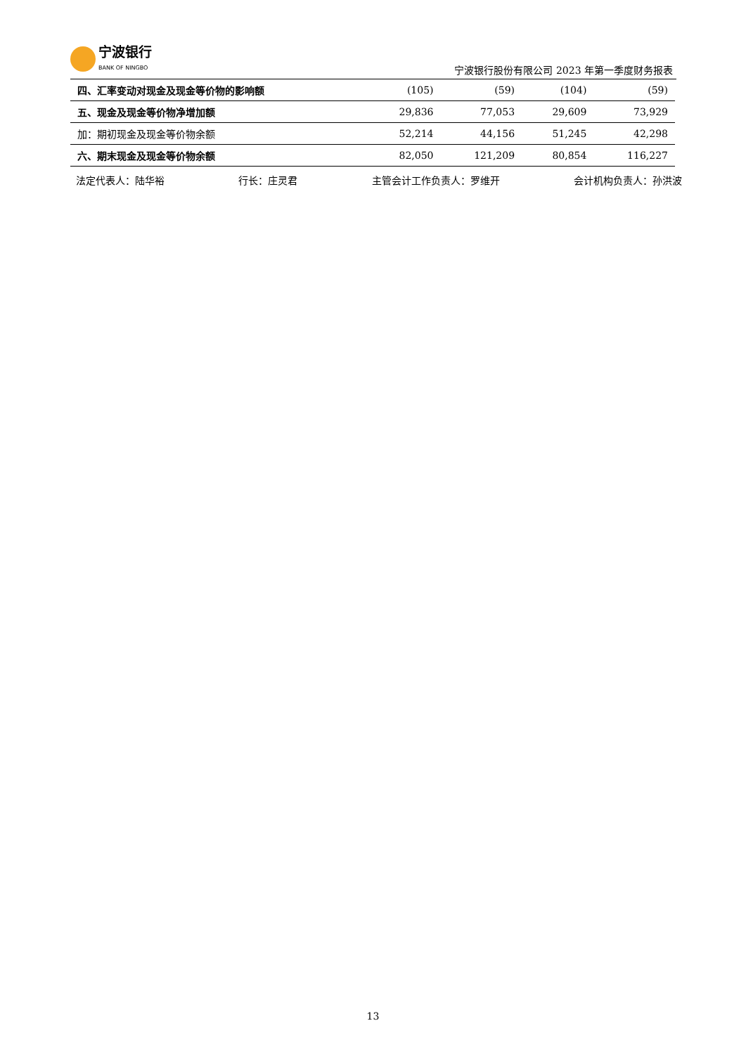宁波银行
BANK OF NINGBO
宁波银行股份有限公司 2023 年第一季度财务报表
| 四、汇率变动对现金及现金等价物的影响额 | (105) | (59) | (104) | (59) |
| 五、现金及现金等价物净增加额 | 29,836 | 77,053 | 29,609 | 73,929 |
| 加：期初现金及现金等价物余额 | 52,214 | 44,156 | 51,245 | 42,298 |
| 六、期末现金及现金等价物余额 | 82,050 | 121,209 | 80,854 | 116,227 |
法定代表人：陆华裕 行长：庄灵君 主管会计工作负责人：罗维开 会计机构负责人：孙洪波
13